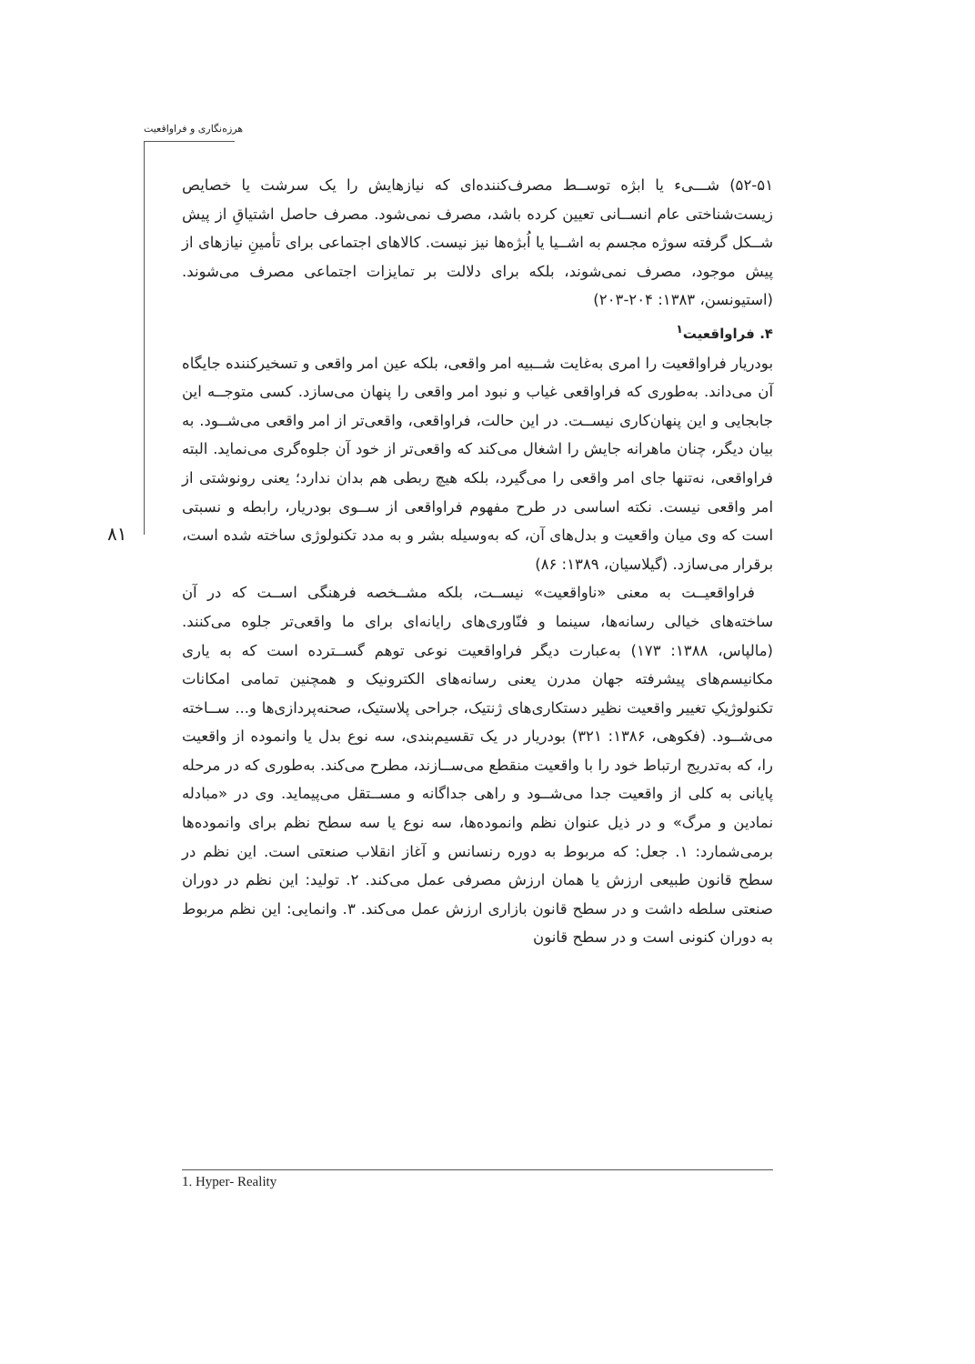هرزه‌نگاری و فراواقعیت
۸۱
۵۲-۵۱) شـــیء یا ابژه توســط مصرف‌کننده‌ای که نیازهایش را یک سرشت یا خصایص زیست‌شناختی عام انســانی تعیین کرده باشد، مصرف نمی‌شود. مصرف حاصل اشتیاقِ از پیش شــکل گرفته سوژه مجسم به اشــیا یا اُبژه‌ها نیز نیست. کالاهای اجتماعی برای تأمینِ نیازهای از پیش موجود، مصرف نمی‌شوند، بلکه برای دلالت بر تمایزات اجتماعی مصرف می‌شوند. (استیونسن، ۱۳۸۳: ۲۰۴-۲۰۳)
۴. فراواقعیت<sup>۱</sup>
بودریار فراواقعیت را امری به‌غایت شــبیه امر واقعی، بلکه عین امر واقعی و تسخیرکننده جایگاه آن می‌داند. به‌طوری که فراواقعی غیاب و نبود امر واقعی را پنهان می‌سازد. کسی متوجــه این جابجایی و این پنهان‌کاری نیســت. در این حالت، فراواقعی، واقعی‌تر از امر واقعی می‌شــود. به بیان دیگر، چنان ماهرانه جایش را اشغال می‌کند که واقعی‌تر از خود آن جلوه‌گری می‌نماید. البته فراواقعی، نه‌تنها جای امر واقعی را می‌گیرد، بلکه هیچ ربطی هم بدان ندارد؛ یعنی رونوشتی از امر واقعی نیست. نکته اساسی در طرح مفهوم فراواقعی از ســوی بودریار، رابطه و نسبتی است که وی میان واقعیت و بدل‌های آن، که به‌وسیله بشر و به مدد تکنولوژی ساخته شده است، برقرار می‌سازد. (گیلاسیان، ۱۳۸۹: ۸۶)
فراواقعیــت به معنی «ناواقعیت» نیســت، بلکه مشــخصه فرهنگی اســت که در آن ساخته‌های خیالی رسانه‌ها، سینما و فنّاوری‌های رایانه‌ای برای ما واقعی‌تر جلوه می‌کنند. (مالپاس، ۱۳۸۸: ۱۷۳) به‌عبارت دیگر فراواقعیت نوعی توهم گســترده است که به یاری مکانیسم‌های پیشرفته جهان مدرن یعنی رسانه‌های الکترونیک و همچنین تمامی امکانات تکنولوژیکِ تغییر واقعیت نظیر دستکاری‌های ژنتیک، جراحی پلاستیک، صحنه‌پردازی‌ها و... ســاخته می‌شــود. (فکوهی، ۱۳۸۶: ۳۲۱) بودریار در یک تقسیم‌بندی، سه نوع بدل یا وانموده از واقعیت را، که به‌تدریج ارتباط خود را با واقعیت منقطع می‌ســازند، مطرح می‌کند. به‌طوری که در مرحله پایانی به کلی از واقعیت جدا می‌شــود و راهی جداگانه و مســتقل می‌پیماید. وی در «مبادله نمادین و مرگ» و در ذیل عنوان نظم وانموده‌ها، سه نوع یا سه سطح نظم برای وانموده‌ها برمی‌شمارد: ۱. جعل: که مربوط به دوره رنسانس و آغاز انقلاب صنعتی است. این نظم در سطح قانون طبیعی ارزش یا همان ارزش مصرفی عمل می‌کند. ۲. تولید: این نظم در دوران صنعتی سلطه داشت و در سطح قانون بازاری ارزش عمل می‌کند. ۳. وانمایی: این نظم مربوط به دوران کنونی است و در سطح قانون
1. Hyper- Reality